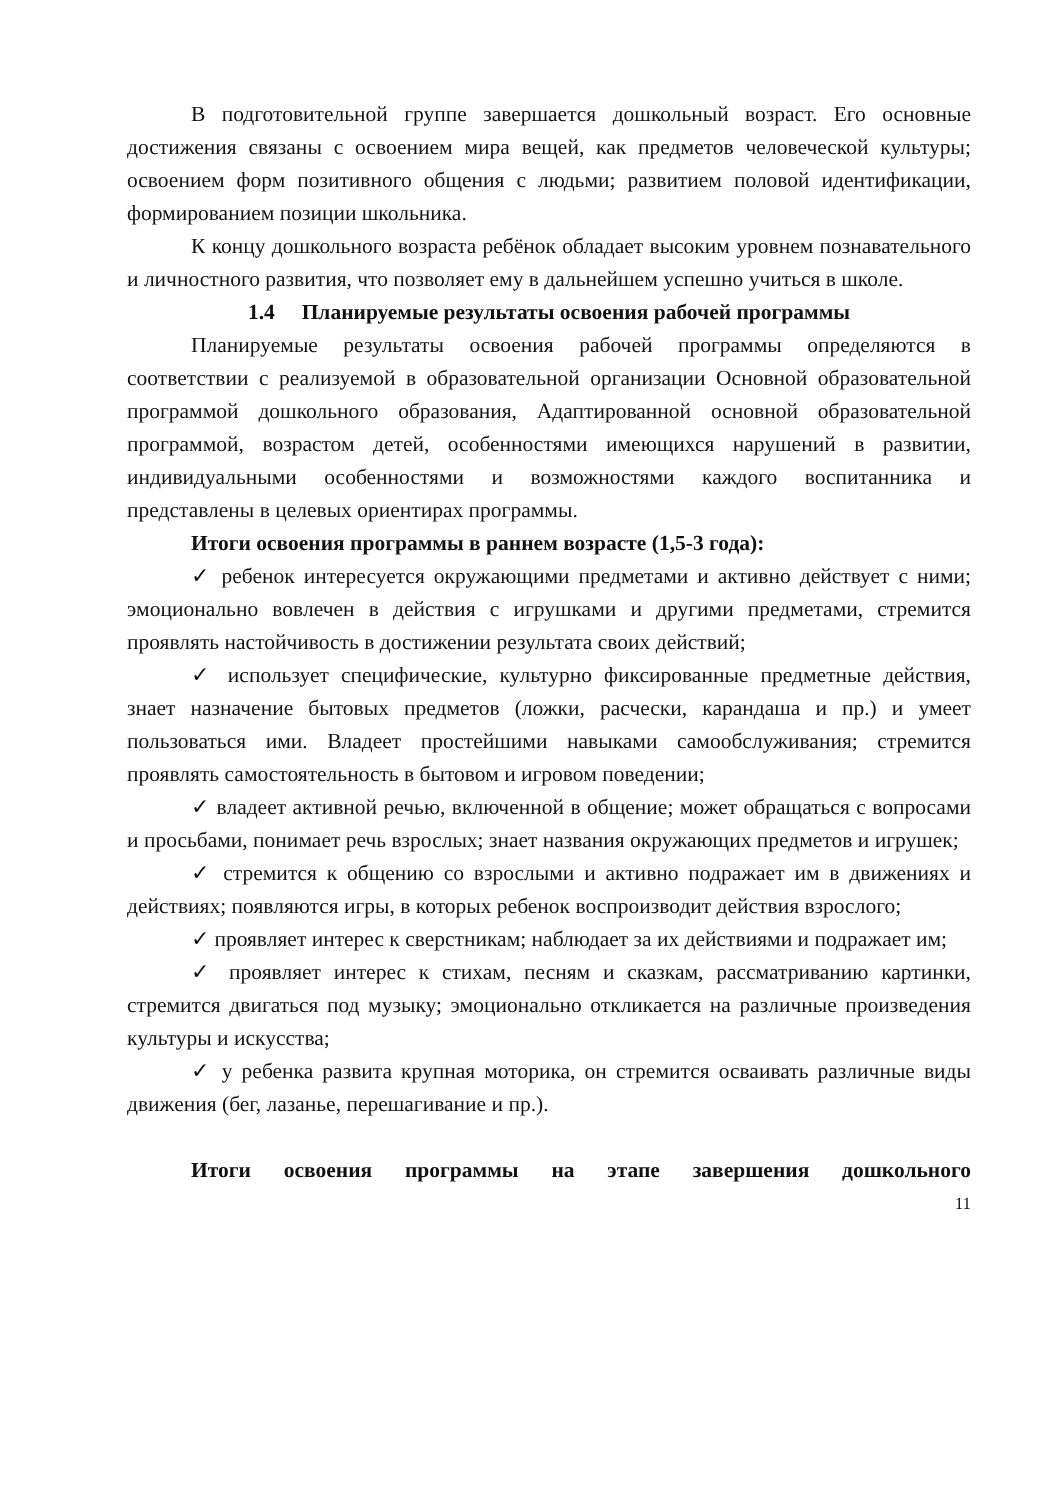В подготовительной группе завершается дошкольный возраст. Его основные достижения связаны с освоением мира вещей, как предметов человеческой культуры; освоением форм позитивного общения с людьми; развитием половой идентификации, формированием позиции школьника.
К концу дошкольного возраста ребёнок обладает высоким уровнем познавательного и личностного развития, что позволяет ему в дальнейшем успешно учиться в школе.
1.4 Планируемые результаты освоения рабочей программы
Планируемые результаты освоения рабочей программы определяются в соответствии с реализуемой в образовательной организации Основной образовательной программой дошкольного образования, Адаптированной основной образовательной программой, возрастом детей, особенностями имеющихся нарушений в развитии, индивидуальными особенностями и возможностями каждого воспитанника и представлены в целевых ориентирах программы.
Итоги освоения программы в раннем возрасте (1,5-3 года):
✓ ребенок интересуется окружающими предметами и активно действует с ними; эмоционально вовлечен в действия с игрушками и другими предметами, стремится проявлять настойчивость в достижении результата своих действий;
✓ использует специфические, культурно фиксированные предметные действия, знает назначение бытовых предметов (ложки, расчески, карандаша и пр.) и умеет пользоваться ими. Владеет простейшими навыками самообслуживания; стремится проявлять самостоятельность в бытовом и игровом поведении;
✓ владеет активной речью, включенной в общение; может обращаться с вопросами и просьбами, понимает речь взрослых; знает названия окружающих предметов и игрушек;
✓ стремится к общению со взрослыми и активно подражает им в движениях и действиях; появляются игры, в которых ребенок воспроизводит действия взрослого;
✓ проявляет интерес к сверстникам; наблюдает за их действиями и подражает им;
✓ проявляет интерес к стихам, песням и сказкам, рассматриванию картинки, стремится двигаться под музыку; эмоционально откликается на различные произведения культуры и искусства;
✓ у ребенка развита крупная моторика, он стремится осваивать различные виды движения (бег, лазанье, перешагивание и пр.).
Итоги освоения программы на этапе завершения дошкольного
11